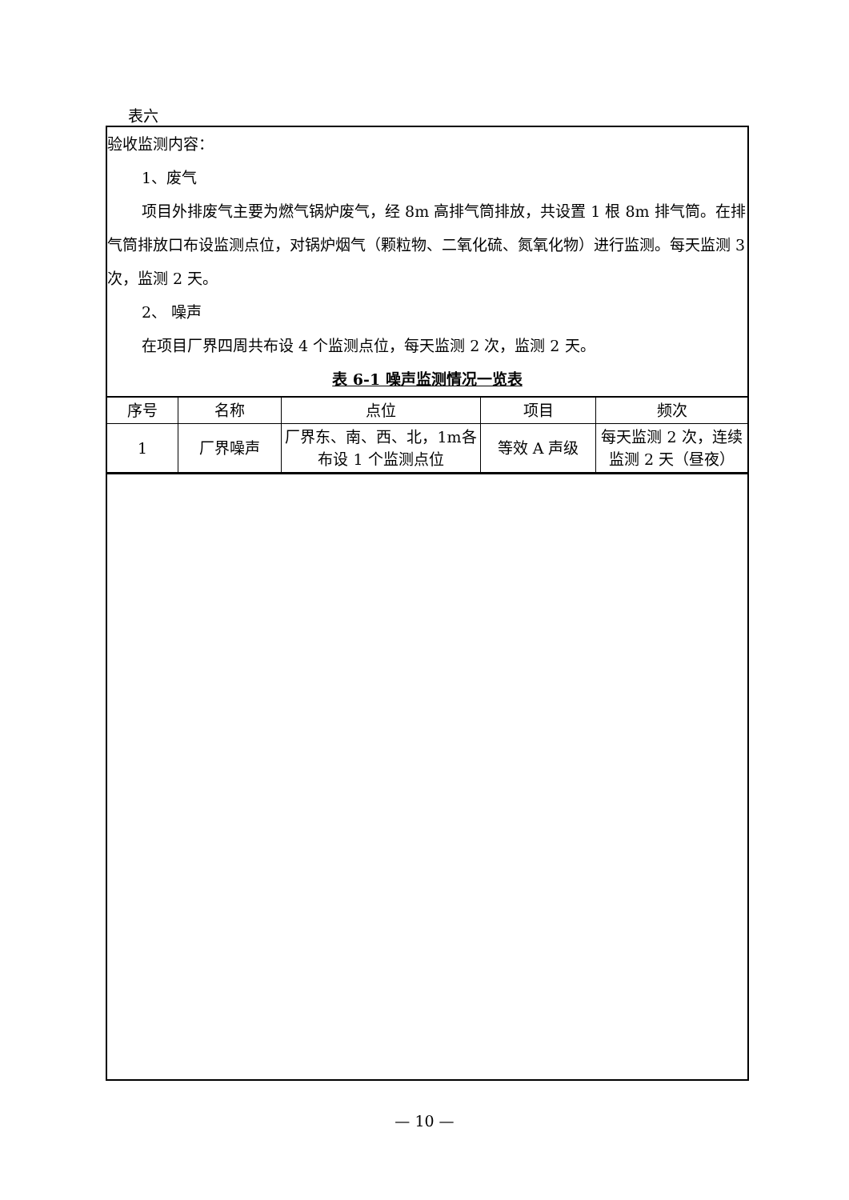表六
验收监测内容：
1、废气
项目外排废气主要为燃气锅炉废气，经 8m 高排气筒排放，共设置 1 根 8m 排气筒。在排气筒排放口布设监测点位，对锅炉烟气（颗粒物、二氧化硫、氮氧化物）进行监测。每天监测 3 次，监测 2 天。
2、 噪声
在项目厂界四周共布设 4 个监测点位，每天监测 2 次，监测 2 天。
表 6-1 噪声监测情况一览表
| 序号 | 名称 | 点位 | 项目 | 频次 |
| --- | --- | --- | --- | --- |
| 1 | 厂界噪声 | 厂界东、南、西、北，1m各布设 1 个监测点位 | 等效 A 声级 | 每天监测 2 次，连续监测 2 天（昼夜） |
— 10 —